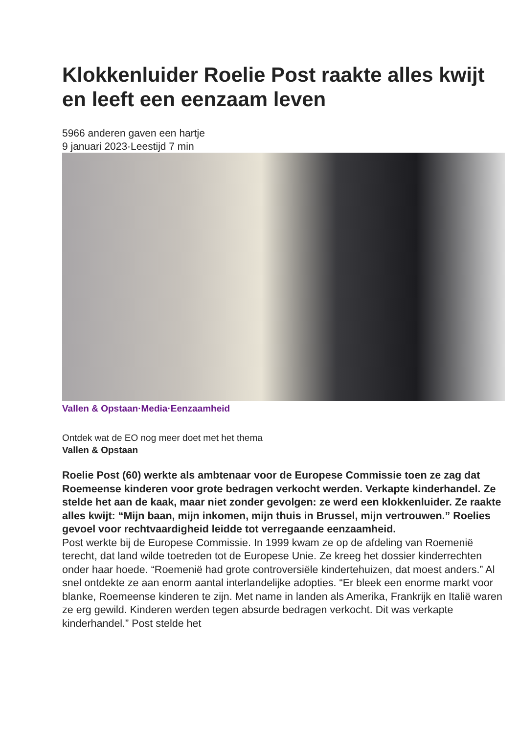Klokkenluider Roelie Post raakte alles kwijt en leeft een eenzaam leven
5966 anderen gaven een hartje
9 januari 2023·Leestijd 7 min
Vallen & Opstaan·Media·Eenzaamheid
Ontdek wat de EO nog meer doet met het thema
Vallen & Opstaan
Roelie Post (60) werkte als ambtenaar voor de Europese Commissie toen ze zag dat Roemeense kinderen voor grote bedragen verkocht werden. Verkapte kinderhandel. Ze stelde het aan de kaak, maar niet zonder gevolgen: ze werd een klokkenluider. Ze raakte alles kwijt: “Mijn baan, mijn inkomen, mijn thuis in Brussel, mijn vertrouwen.” Roelies gevoel voor rechtvaardigheid leidde tot verregaande eenzaamheid.
Post werkte bij de Europese Commissie. In 1999 kwam ze op de afdeling van Roemenië terecht, dat land wilde toetreden tot de Europese Unie. Ze kreeg het dossier kinderrechten onder haar hoede. “Roemenië had grote controversiële kindertehuizen, dat moest anders.” Al snel ontdekte ze aan enorm aantal interlandelijke adopties. “Er bleek een enorme markt voor blanke, Roemeense kinderen te zijn. Met name in landen als Amerika, Frankrijk en Italië waren ze erg gewild. Kinderen werden tegen absurde bedragen verkocht. Dit was verkapte kinderhandel.” Post stelde het